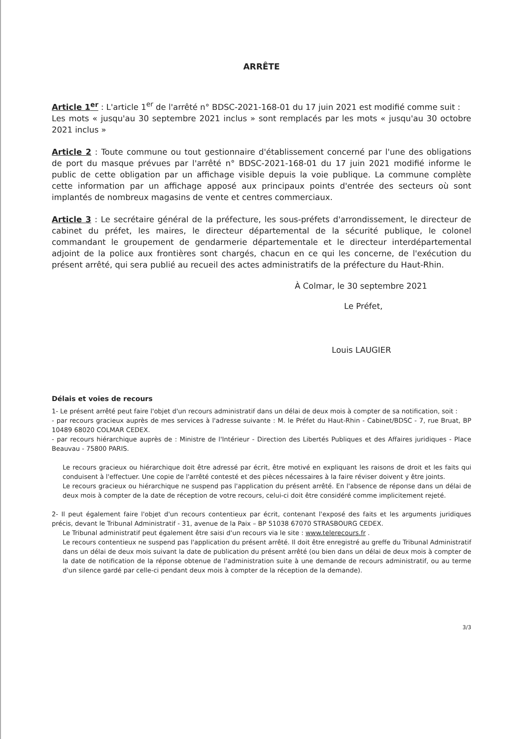ARRÊTE
Article 1<sup>er</sup> : L'article 1<sup>er</sup> de l'arrêté n° BDSC-2021-168-01 du 17 juin 2021 est modifié comme suit :
Les mots « jusqu'au 30 septembre 2021 inclus » sont remplacés par les mots « jusqu'au 30 octobre 2021 inclus »
Article 2 : Toute commune ou tout gestionnaire d'établissement concerné par l'une des obligations de port du masque prévues par l'arrêté n° BDSC-2021-168-01 du 17 juin 2021 modifié informe le public de cette obligation par un affichage visible depuis la voie publique. La commune complète cette information par un affichage apposé aux principaux points d'entrée des secteurs où sont implantés de nombreux magasins de vente et centres commerciaux.
Article 3 : Le secrétaire général de la préfecture, les sous-préfets d'arrondissement, le directeur de cabinet du préfet, les maires, le directeur départemental de la sécurité publique, le colonel commandant le groupement de gendarmerie départementale et le directeur interdépartemental adjoint de la police aux frontières sont chargés, chacun en ce qui les concerne, de l'exécution du présent arrêté, qui sera publié au recueil des actes administratifs de la préfecture du Haut-Rhin.
À Colmar, le 30 septembre 2021
Le Préfet,
Louis LAUGIER
Délais et voies de recours
1- Le présent arrêté peut faire l'objet d'un recours administratif dans un délai de deux mois à compter de sa notification, soit :
- par recours gracieux auprès de mes services à l'adresse suivante : M. le Préfet du Haut-Rhin - Cabinet/BDSC - 7, rue Bruat, BP 10489 68020 COLMAR CEDEX.
- par recours hiérarchique auprès de : Ministre de l'Intérieur - Direction des Libertés Publiques et des Affaires juridiques - Place Beauvau - 75800 PARIS.
Le recours gracieux ou hiérarchique doit être adressé par écrit, être motivé en expliquant les raisons de droit et les faits qui conduisent à l'effectuer. Une copie de l'arrêté contesté et des pièces nécessaires à la faire réviser doivent y être joints.
Le recours gracieux ou hiérarchique ne suspend pas l'application du présent arrêté. En l'absence de réponse dans un délai de deux mois à compter de la date de réception de votre recours, celui-ci doit être considéré comme implicitement rejeté.
2- Il peut également faire l'objet d'un recours contentieux par écrit, contenant l'exposé des faits et les arguments juridiques précis, devant le Tribunal Administratif - 31, avenue de la Paix – BP 51038 67070 STRASBOURG CEDEX.
Le Tribunal administratif peut également être saisi d'un recours via le site : www.telerecours.fr .
Le recours contentieux ne suspend pas l'application du présent arrêté. Il doit être enregistré au greffe du Tribunal Administratif dans un délai de deux mois suivant la date de publication du présent arrêté (ou bien dans un délai de deux mois à compter de la date de notification de la réponse obtenue de l'administration suite à une demande de recours administratif, ou au terme d'un silence gardé par celle-ci pendant deux mois à compter de la réception de la demande).
3/3